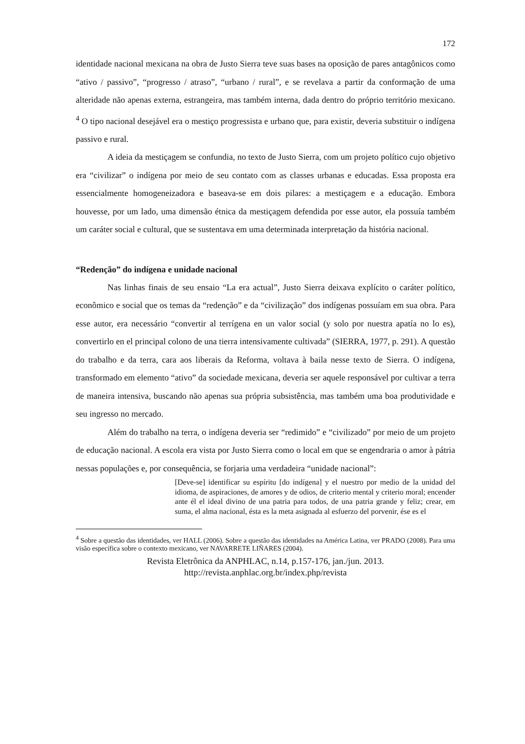172
identidade nacional mexicana na obra de Justo Sierra teve suas bases na oposição de pares antagônicos como “ativo / passivo”, “progresso / atraso”, “urbano / rural”, e se revelava a partir da conformação de uma alteridade não apenas externa, estrangeira, mas também interna, dada dentro do próprio território mexicano. <sup>4</sup> O tipo nacional desejável era o mestiço progressista e urbano que, para existir, deveria substituir o indígena passivo e rural.
A ideia da mestiçagem se confundia, no texto de Justo Sierra, com um projeto político cujo objetivo era “civilizar” o indígena por meio de seu contato com as classes urbanas e educadas. Essa proposta era essencialmente homogeneizadora e baseava-se em dois pilares: a mestiçagem e a educação. Embora houvesse, por um lado, uma dimensão étnica da mestiçagem defendida por esse autor, ela possuía também um caráter social e cultural, que se sustentava em uma determinada interpretação da história nacional.
“Redenção” do indígena e unidade nacional
Nas linhas finais de seu ensaio “La era actual”, Justo Sierra deixava explícito o caráter político, econômico e social que os temas da “redenção” e da “civilização” dos indígenas possuíam em sua obra. Para esse autor, era necessário “convertir al terrígena en un valor social (y solo por nuestra apatía no lo es), convertirlo en el principal colono de una tierra intensivamente cultivada” (SIERRA, 1977, p. 291). A questão do trabalho e da terra, cara aos liberais da Reforma, voltava à baila nesse texto de Sierra. O indígena, transformado em elemento “ativo” da sociedade mexicana, deveria ser aquele responsável por cultivar a terra de maneira intensiva, buscando não apenas sua própria subsistência, mas também uma boa produtividade e seu ingresso no mercado.
Além do trabalho na terra, o indígena deveria ser “redimido” e “civilizado” por meio de um projeto de educação nacional. A escola era vista por Justo Sierra como o local em que se engendraria o amor à pátria nessas populações e, por consequência, se forjaria uma verdadeira “unidade nacional”:
[Deve-se] identificar su espíritu [do indígena] y el nuestro por medio de la unidad del idioma, de aspiraciones, de amores y de odios, de criterio mental y criterio moral; encender ante él el ideal divino de una patria para todos, de una patria grande y feliz; crear, em suma, el alma nacional, ésta es la meta asignada al esfuerzo del porvenir, ése es el
<sup>4</sup> Sobre a questão das identidades, ver HALL (2006). Sobre a questão das identidades na América Latina, ver PRADO (2008). Para uma visão específica sobre o contexto mexicano, ver NAVARRETE LIÑARES (2004).
Revista Eletrônica da ANPHLAC, n.14, p.157-176, jan./jun. 2013.
http://revista.anphlac.org.br/index.php/revista